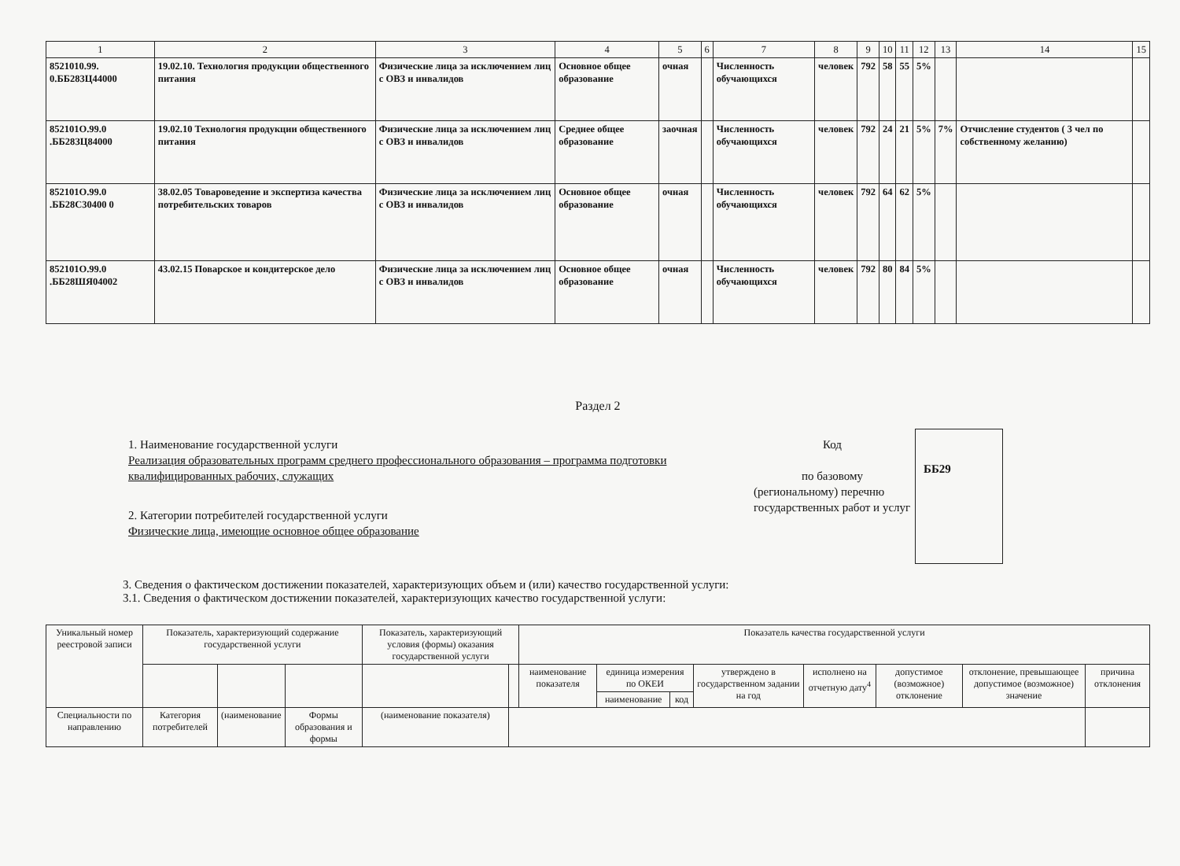| 1 | 2 | 3 | 4 | 5 | 6 | 7 | 8 | 9 | 10 | 11 | 12 | 13 | 14 | 15 |
| --- | --- | --- | --- | --- | --- | --- | --- | --- | --- | --- | --- | --- | --- | --- |
| 8521010.99. 0.ББ283Ц44000 | 19.02.10. Технология продукции общественного питания | Физические лица за исключением лиц с ОВЗ и инвалидов | Основное общее образование | очная | | Численность обучающихся | человек | 792 | 58 | 55 | 5% | | | |
| 852101О.99.0 .ББ28ЗЦ84000 | 19.02.10 Технология продукции общественного питания | Физические лица за исключением лиц с ОВЗ и инвалидов | Среднее общее образование | заочная | | Численность обучающихся | человек | 792 | 24 | 21 | 5% | 7% | Отчисление студентов ( 3 чел по собственному желанию) | |
| 852101О.99.0 .ББ28С30400 0 | 38.02.05 Товароведение и экспертиза качества потребительских товаров | Физические лица за исключением лиц с ОВЗ и инвалидов | Основное общее образование | очная | | Численность обучающихся | человек | 792 | 64 | 62 | 5% | | | |
| 852101О.99.0 .ББ28ШЯ04002 | 43.02.15 Поварское и кондитерское дело | Физические лица за исключением лиц с ОВЗ и инвалидов | Основное общее образование | очная | | Численность обучающихся | человек | 792 | 80 | 84 | 5% | | | |
Раздел 2
1. Наименование государственной услуги
Реализация образовательных программ среднего профессионального образования – программа подготовки квалифицированных рабочих, служащих
2. Категории потребителей государственной услуги
Физические лица, имеющие основное общее образование
Код
по базовому
(региональному) перечню государственных работ и услуг
ББ29
3. Сведения о фактическом достижении показателей, характеризующих объем и (или) качество государственной услуги:
3.1. Сведения о фактическом достижении показателей, характеризующих качество государственной услуги:
| Уникальный номер реестровой записи | Показатель, характеризующий содержание государственной услуги | | | Показатель, характеризующий условия (формы) оказания государственной услуги | | Показатель качества государственной услуги | | | | | | | |
| --- | --- | --- | --- | --- | --- | --- | --- | --- | --- | --- | --- | --- | --- |
| | | | | | | наименование показателя | единица измерения по ОКЕИ | | утверждено в государственном задании на год | исполнено на отчетную дату<sup>4</sup> | допустимое (возможное) отклонение | отклонение, превышающее допустимое (возможное) значение | причина отклонения |
| | | | | | | | наименование | код | | | | | |
| Специальности по направлению | Категория потребителей | (наименование | Формы образования и формы | (наименование показателя) | | | | | | | | | |